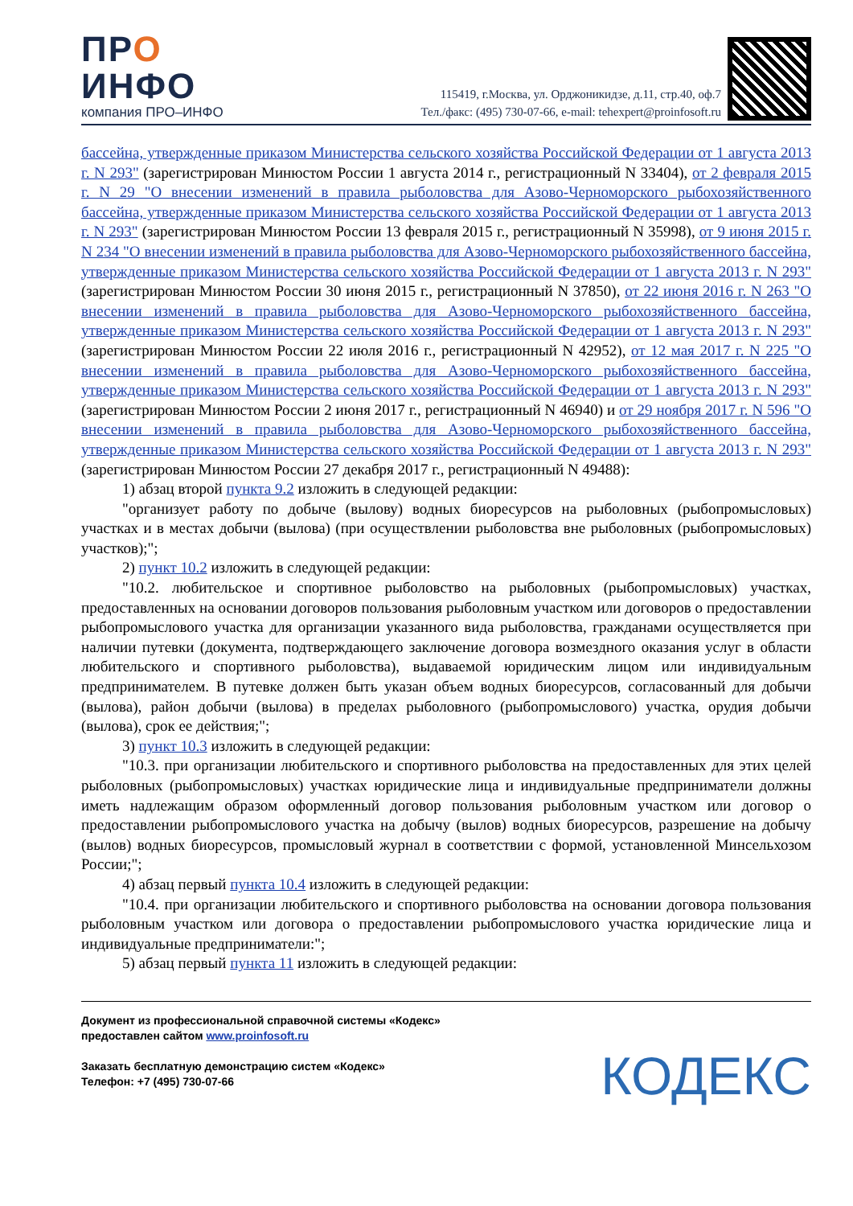ПРО
ИНФО
компания ПРО–ИНФО
115419, г.Москва, ул. Орджоникидзе, д.11, стр.40, оф.7
Тел./факс: (495) 730-07-66, e-mail: tehexpert@proinfosoft.ru
бассейна, утвержденные приказом Министерства сельского хозяйства Российской Федерации от 1 августа 2013 г. N 293" (зарегистрирован Минюстом России 1 августа 2014 г., регистрационный N 33404), от 2 февраля 2015 г. N 29 "О внесении изменений в правила рыболовства для Азово-Черноморского рыбохозяйственного бассейна, утвержденные приказом Министерства сельского хозяйства Российской Федерации от 1 августа 2013 г. N 293" (зарегистрирован Минюстом России 13 февраля 2015 г., регистрационный N 35998), от 9 июня 2015 г. N 234 "О внесении изменений в правила рыболовства для Азово-Черноморского рыбохозяйственного бассейна, утвержденные приказом Министерства сельского хозяйства Российской Федерации от 1 августа 2013 г. N 293" (зарегистрирован Минюстом России 30 июня 2015 г., регистрационный N 37850), от 22 июня 2016 г. N 263 "О внесении изменений в правила рыболовства для Азово-Черноморского рыбохозяйственного бассейна, утвержденные приказом Министерства сельского хозяйства Российской Федерации от 1 августа 2013 г. N 293" (зарегистрирован Минюстом России 22 июля 2016 г., регистрационный N 42952), от 12 мая 2017 г. N 225 "О внесении изменений в правила рыболовства для Азово-Черноморского рыбохозяйственного бассейна, утвержденные приказом Министерства сельского хозяйства Российской Федерации от 1 августа 2013 г. N 293" (зарегистрирован Минюстом России 2 июня 2017 г., регистрационный N 46940) и от 29 ноября 2017 г. N 596 "О внесении изменений в правила рыболовства для Азово-Черноморского рыбохозяйственного бассейна, утвержденные приказом Министерства сельского хозяйства Российской Федерации от 1 августа 2013 г. N 293" (зарегистрирован Минюстом России 27 декабря 2017 г., регистрационный N 49488):
1) абзац второй пункта 9.2 изложить в следующей редакции:
"организует работу по добыче (вылову) водных биоресурсов на рыболовных (рыбопромысловых) участках и в местах добычи (вылова) (при осуществлении рыболовства вне рыболовных (рыбопромысловых) участков);";
2) пункт 10.2 изложить в следующей редакции:
"10.2. любительское и спортивное рыболовство на рыболовных (рыбопромысловых) участках, предоставленных на основании договоров пользования рыболовным участком или договоров о предоставлении рыбопромыслового участка для организации указанного вида рыболовства, гражданами осуществляется при наличии путевки (документа, подтверждающего заключение договора возмездного оказания услуг в области любительского и спортивного рыболовства), выдаваемой юридическим лицом или индивидуальным предпринимателем. В путевке должен быть указан объем водных биоресурсов, согласованный для добычи (вылова), район добычи (вылова) в пределах рыболовного (рыбопромыслового) участка, орудия добычи (вылова), срок ее действия;";
3) пункт 10.3 изложить в следующей редакции:
"10.3. при организации любительского и спортивного рыболовства на предоставленных для этих целей рыболовных (рыбопромысловых) участках юридические лица и индивидуальные предприниматели должны иметь надлежащим образом оформленный договор пользования рыболовным участком или договор о предоставлении рыбопромыслового участка на добычу (вылов) водных биоресурсов, разрешение на добычу (вылов) водных биоресурсов, промысловый журнал в соответствии с формой, установленной Минсельхозом России;";
4) абзац первый пункта 10.4 изложить в следующей редакции:
"10.4. при организации любительского и спортивного рыболовства на основании договора пользования рыболовным участком или договора о предоставлении рыбопромыслового участка юридические лица и индивидуальные предприниматели:";
5) абзац первый пункта 11 изложить в следующей редакции:
Документ из профессиональной справочной системы «Кодекс»
предоставлен сайтом www.proinfosoft.ru
Заказать бесплатную демонстрацию систем «Кодекс»
Телефон: +7 (495) 730-07-66
КОДЕКС